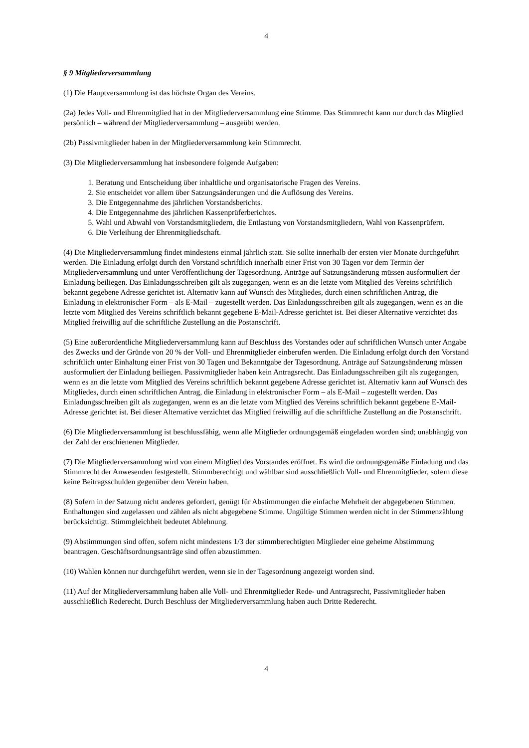4
§ 9 Mitgliederversammlung
(1) Die Hauptversammlung ist das höchste Organ des Vereins.
(2a) Jedes Voll- und Ehrenmitglied hat in der Mitgliederversammlung eine Stimme. Das Stimmrecht kann nur durch das Mitglied persönlich – während der Mitgliederversammlung – ausgeübt werden.
(2b) Passivmitglieder haben in der Mitgliederversammlung kein Stimmrecht.
(3) Die Mitgliederversammlung hat insbesondere folgende Aufgaben:
1. Beratung und Entscheidung über inhaltliche und organisatorische Fragen des Vereins.
2. Sie entscheidet vor allem über Satzungsänderungen und die Auflösung des Vereins.
3. Die Entgegennahme des jährlichen Vorstandsberichts.
4. Die Entgegennahme des jährlichen Kassenprüferberichtes.
5. Wahl und Abwahl von Vorstandsmitgliedern, die Entlastung von Vorstandsmitgliedern, Wahl von Kassenprüfern.
6. Die Verleihung der Ehrenmitgliedschaft.
(4) Die Mitgliederversammlung findet mindestens einmal jährlich statt. Sie sollte innerhalb der ersten vier Monate durchgeführt werden. Die Einladung erfolgt durch den Vorstand schriftlich innerhalb einer Frist von 30 Tagen vor dem Termin der Mitgliederversammlung und unter Veröffentlichung der Tagesordnung. Anträge auf Satzungsänderung müssen ausformuliert der Einladung beiliegen. Das Einladungsschreiben gilt als zugegangen, wenn es an die letzte vom Mitglied des Vereins schriftlich bekannt gegebene Adresse gerichtet ist. Alternativ kann auf Wunsch des Mitgliedes, durch einen schriftlichen Antrag, die Einladung in elektronischer Form – als E-Mail – zugestellt werden. Das Einladungsschreiben gilt als zugegangen, wenn es an die letzte vom Mitglied des Vereins schriftlich bekannt gegebene E-Mail-Adresse gerichtet ist. Bei dieser Alternative verzichtet das Mitglied freiwillig auf die schriftliche Zustellung an die Postanschrift.
(5) Eine außerordentliche Mitgliederversammlung kann auf Beschluss des Vorstandes oder auf schriftlichen Wunsch unter Angabe des Zwecks und der Gründe von 20 % der Voll- und Ehrenmitglieder einberufen werden. Die Einladung erfolgt durch den Vorstand schriftlich unter Einhaltung einer Frist von 30 Tagen und Bekanntgabe der Tagesordnung. Anträge auf Satzungsänderung müssen ausformuliert der Einladung beiliegen. Passivmitglieder haben kein Antragsrecht. Das Einladungsschreiben gilt als zugegangen, wenn es an die letzte vom Mitglied des Vereins schriftlich bekannt gegebene Adresse gerichtet ist. Alternativ kann auf Wunsch des Mitgliedes, durch einen schriftlichen Antrag, die Einladung in elektronischer Form – als E-Mail – zugestellt werden. Das Einladungsschreiben gilt als zugegangen, wenn es an die letzte vom Mitglied des Vereins schriftlich bekannt gegebene E-Mail-Adresse gerichtet ist. Bei dieser Alternative verzichtet das Mitglied freiwillig auf die schriftliche Zustellung an die Postanschrift.
(6) Die Mitgliederversammlung ist beschlussfähig, wenn alle Mitglieder ordnungsgemäß eingeladen worden sind; unabhängig von der Zahl der erschienenen Mitglieder.
(7) Die Mitgliederversammlung wird von einem Mitglied des Vorstandes eröffnet. Es wird die ordnungsgemäße Einladung und das Stimmrecht der Anwesenden festgestellt. Stimmberechtigt und wählbar sind ausschließlich Voll- und Ehrenmitglieder, sofern diese keine Beitragsschulden gegenüber dem Verein haben.
(8) Sofern in der Satzung nicht anderes gefordert, genügt für Abstimmungen die einfache Mehrheit der abgegebenen Stimmen. Enthaltungen sind zugelassen und zählen als nicht abgegebene Stimme. Ungültige Stimmen werden nicht in der Stimmenzählung berücksichtigt. Stimmgleichheit bedeutet Ablehnung.
(9) Abstimmungen sind offen, sofern nicht mindestens 1/3 der stimmberechtigten Mitglieder eine geheime Abstimmung beantragen. Geschäftsordnungsanträge sind offen abzustimmen.
(10) Wahlen können nur durchgeführt werden, wenn sie in der Tagesordnung angezeigt worden sind.
(11) Auf der Mitgliederversammlung haben alle Voll- und Ehrenmitglieder Rede- und Antragsrecht, Passivmitglieder haben ausschließlich Rederecht. Durch Beschluss der Mitgliederversammlung haben auch Dritte Rederecht.
4